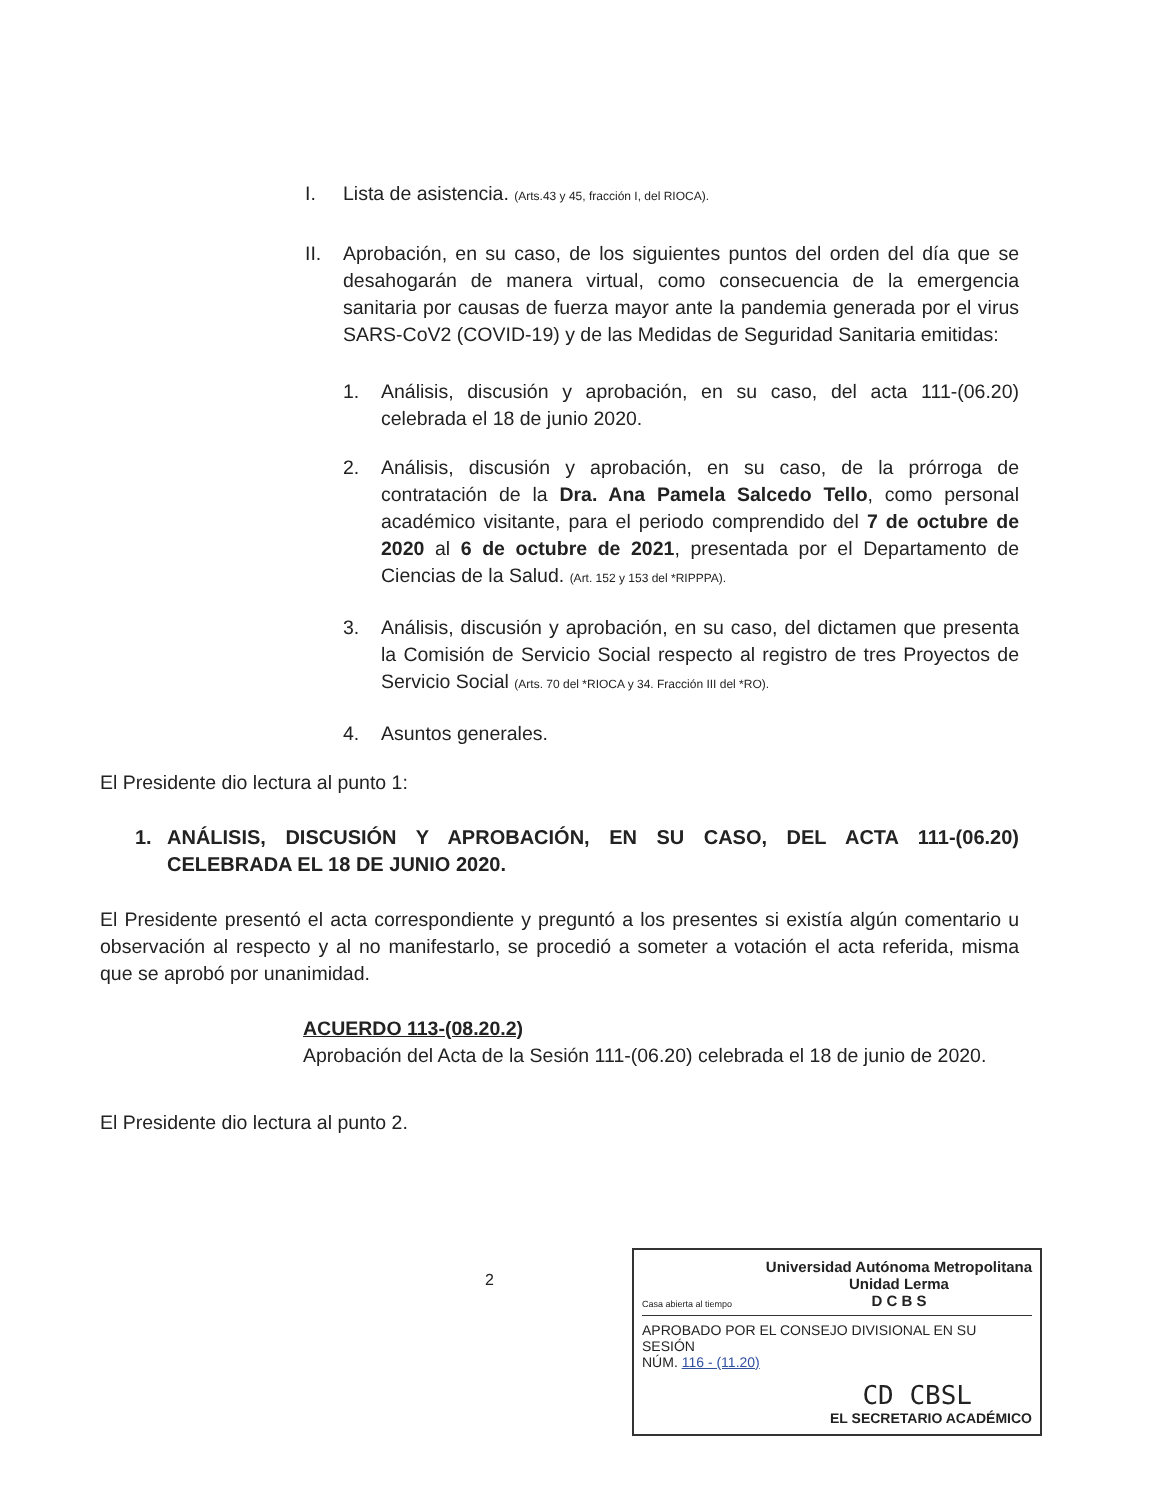I. Lista de asistencia. (Arts.43 y 45, fracción I, del RIOCA).
II. Aprobación, en su caso, de los siguientes puntos del orden del día que se desahogarán de manera virtual, como consecuencia de la emergencia sanitaria por causas de fuerza mayor ante la pandemia generada por el virus SARS-CoV2 (COVID-19) y de las Medidas de Seguridad Sanitaria emitidas:
1. Análisis, discusión y aprobación, en su caso, del acta 111-(06.20) celebrada el 18 de junio 2020.
2. Análisis, discusión y aprobación, en su caso, de la prórroga de contratación de la Dra. Ana Pamela Salcedo Tello, como personal académico visitante, para el periodo comprendido del 7 de octubre de 2020 al 6 de octubre de 2021, presentada por el Departamento de Ciencias de la Salud. (Art. 152 y 153 del *RIPPPA).
3. Análisis, discusión y aprobación, en su caso, del dictamen que presenta la Comisión de Servicio Social respecto al registro de tres Proyectos de Servicio Social (Arts. 70 del *RIOCA y 34. Fracción III del *RO).
4. Asuntos generales.
El Presidente dio lectura al punto 1:
1. ANÁLISIS, DISCUSIÓN Y APROBACIÓN, EN SU CASO, DEL ACTA 111-(06.20) CELEBRADA EL 18 DE JUNIO 2020.
El Presidente presentó el acta correspondiente y preguntó a los presentes si existía algún comentario u observación al respecto y al no manifestarlo, se procedió a someter a votación el acta referida, misma que se aprobó por unanimidad.
ACUERDO 113-(08.20.2)
Aprobación del Acta de la Sesión 111-(06.20) celebrada el 18 de junio de 2020.
El Presidente dio lectura al punto 2.
2
Casa abierta al tiempo Universidad Autónoma Metropolitana
Unidad Lerma
D C B S
APROBADO POR EL CONSEJO DIVISIONAL EN SU SESIÓN
NÚM. 116 - (11.20)
CD CBSL
EL SECRETARIO ACADÉMICO